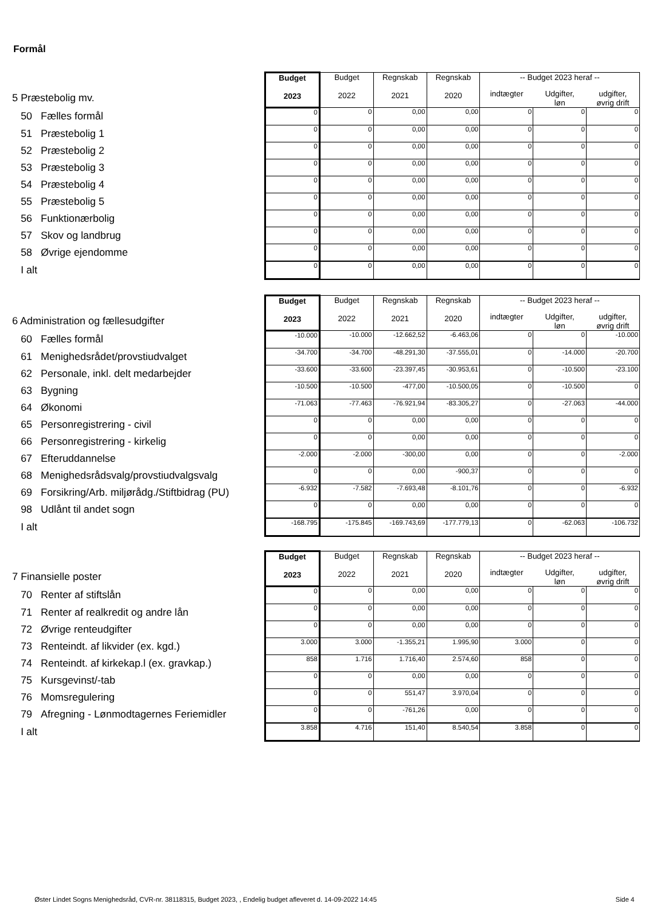Formål
| 5 Præstebolig mv. | Budget 2023 | Budget 2022 | Regnskab 2021 | Regnskab 2020 | -- Budget 2023 heraf -- | | |
| | | | | | indtægter | Udgifter, løn | udgifter, øvrig drift |
| 50 Fælles formål | 0 | 0 | 0,00 | 0,00 | 0 | 0 | 0 |
| 51 Præstebolig 1 | 0 | 0 | 0,00 | 0,00 | 0 | 0 | 0 |
| 52 Præstebolig 2 | 0 | 0 | 0,00 | 0,00 | 0 | 0 | 0 |
| 53 Præstebolig 3 | 0 | 0 | 0,00 | 0,00 | 0 | 0 | 0 |
| 54 Præstebolig 4 | 0 | 0 | 0,00 | 0,00 | 0 | 0 | 0 |
| 55 Præstebolig 5 | 0 | 0 | 0,00 | 0,00 | 0 | 0 | 0 |
| 56 Funktionærbolig | 0 | 0 | 0,00 | 0,00 | 0 | 0 | 0 |
| 57 Skov og landbrug | 0 | 0 | 0,00 | 0,00 | 0 | 0 | 0 |
| 58 Øvrige ejendomme | 0 | 0 | 0,00 | 0,00 | 0 | 0 | 0 |
| I alt | 0 | 0 | 0,00 | 0,00 | 0 | 0 | 0 |
| 6 Administration og fællesudgifter | Budget 2023 | Budget 2022 | Regnskab 2021 | Regnskab 2020 | -- Budget 2023 heraf -- | | |
| | | | | | indtægter | Udgifter, løn | udgifter, øvrig drift |
| 60 Fælles formål | -10.000 | -10.000 | -12.662,52 | -6.463,06 | 0 | 0 | -10.000 |
| 61 Menighedsrådet/provstiudvalget | -34.700 | -34.700 | -48.291,30 | -37.555,01 | 0 | -14.000 | -20.700 |
| 62 Personale, inkl. delt medarbejder | -33.600 | -33.600 | -23.397,45 | -30.953,61 | 0 | -10.500 | -23.100 |
| 63 Bygning | -10.500 | -10.500 | -477,00 | -10.500,05 | 0 | -10.500 | 0 |
| 64 Økonomi | -71.063 | -77.463 | -76.921,94 | -83.305,27 | 0 | -27.063 | -44.000 |
| 65 Personregistrering - civil | 0 | 0 | 0,00 | 0,00 | 0 | 0 | 0 |
| 66 Personregistrering - kirkelig | 0 | 0 | 0,00 | 0,00 | 0 | 0 | 0 |
| 67 Efteruddannelse | -2.000 | -2.000 | -300,00 | 0,00 | 0 | 0 | -2.000 |
| 68 Menighedsrådsvalg/provstiudvalgsvalg | 0 | 0 | 0,00 | -900,37 | 0 | 0 | 0 |
| 69 Forsikring/Arb. miljørådg./Stiftbidrag (PU) | -6.932 | -7.582 | -7.693,48 | -8.101,76 | 0 | 0 | -6.932 |
| 98 Udlånt til andet sogn | 0 | 0 | 0,00 | 0,00 | 0 | 0 | 0 |
| I alt | -168.795 | -175.845 | -169.743,69 | -177.779,13 | 0 | -62.063 | -106.732 |
| 7 Finansielle poster | Budget 2023 | Budget 2022 | Regnskab 2021 | Regnskab 2020 | -- Budget 2023 heraf -- | | |
| | | | | | indtægter | Udgifter, løn | udgifter, øvrig drift |
| 70 Renter af stiftslån | 0 | 0 | 0,00 | 0,00 | 0 | 0 | 0 |
| 71 Renter af realkredit og andre lån | 0 | 0 | 0,00 | 0,00 | 0 | 0 | 0 |
| 72 Øvrige renteudgifter | 0 | 0 | 0,00 | 0,00 | 0 | 0 | 0 |
| 73 Renteindt. af likvider (ex. kgd.) | 3.000 | 3.000 | -1.355,21 | 1.995,90 | 3.000 | 0 | 0 |
| 74 Renteindt. af kirkekap.l (ex. gravkap.) | 858 | 1.716 | 1.716,40 | 2.574,60 | 858 | 0 | 0 |
| 75 Kursgevinst/-tab | 0 | 0 | 0,00 | 0,00 | 0 | 0 | 0 |
| 76 Momsregulering | 0 | 0 | 551,47 | 3.970,04 | 0 | 0 | 0 |
| 79 Afregning - Lønmodtagernes Feriemidler | 0 | 0 | -761,26 | 0,00 | 0 | 0 | 0 |
| I alt | 3.858 | 4.716 | 151,40 | 8.540,54 | 3.858 | 0 | 0 |
Øster Lindet Sogns Menighedsråd, CVR-nr. 38118315, Budget 2023, , Endelig budget afleveret d. 14-09-2022 14:45 Side 4